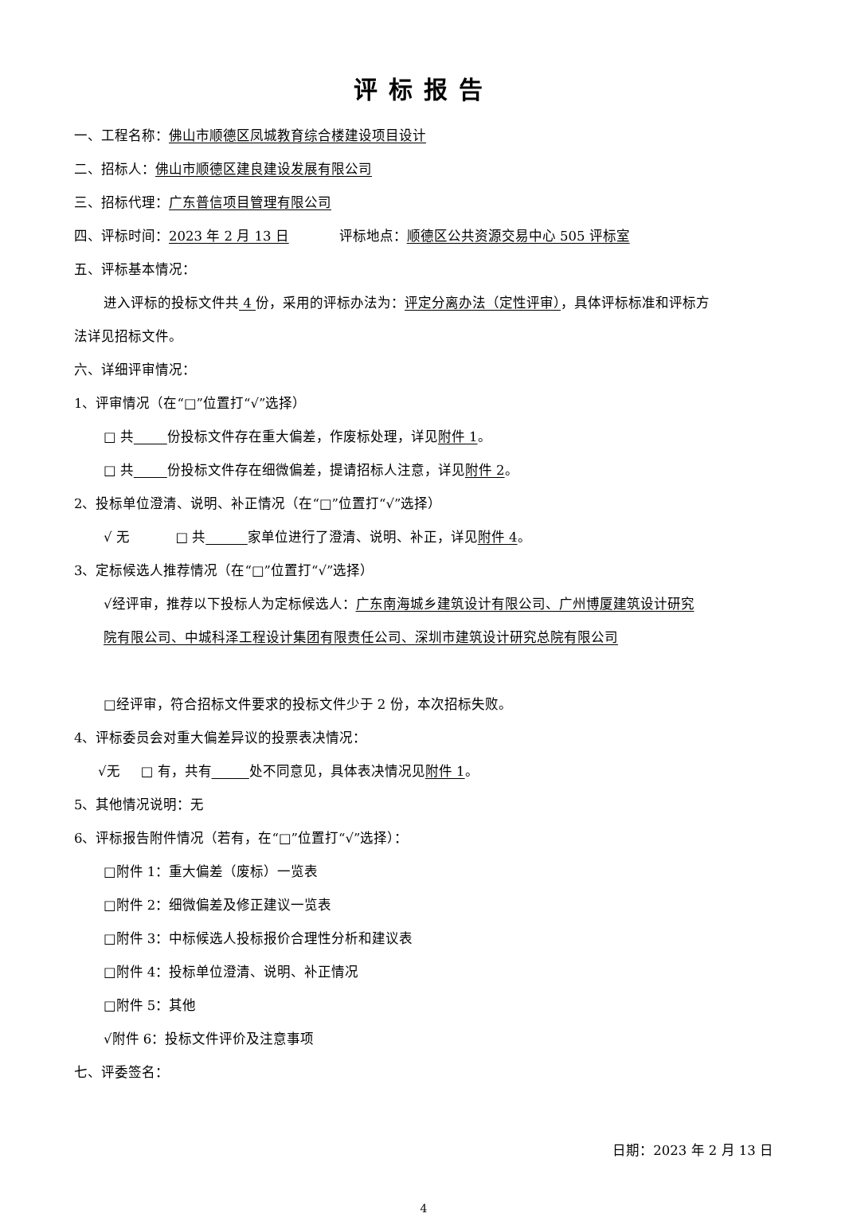评标报告
一、工程名称：佛山市顺德区凤城教育综合楼建设项目设计
二、招标人：佛山市顺德区建良建设发展有限公司
三、招标代理：广东普信项目管理有限公司
四、评标时间：2023 年 2 月 13 日 评标地点：顺德区公共资源交易中心 505 评标室
五、评标基本情况：
进入评标的投标文件共 4 份，采用的评标办法为：评定分离办法（定性评审），具体评标标准和评标方
法详见招标文件。
六、详细评审情况：
1、评审情况（在“□”位置打“√”选择）
□ 共 份投标文件存在重大偏差，作废标处理，详见附件 1。
□ 共 份投标文件存在细微偏差，提请招标人注意，详见附件 2。
2、投标单位澄清、说明、补正情况（在“□”位置打“√”选择）
√ 无 □ 共 家单位进行了澄清、说明、补正，详见附件 4。
3、定标候选人推荐情况（在“□”位置打“√”选择）
√经评审，推荐以下投标人为定标候选人：广东南海城乡建筑设计有限公司、广州博厦建筑设计研究
院有限公司、中城科泽工程设计集团有限责任公司、深圳市建筑设计研究总院有限公司
□经评审，符合招标文件要求的投标文件少于 2 份，本次招标失败。
4、评标委员会对重大偏差异议的投票表决情况：
√无 □ 有，共有 处不同意见，具体表决情况见附件 1。
5、其他情况说明：无
6、评标报告附件情况（若有，在“□”位置打“√”选择）：
□附件 1：重大偏差（废标）一览表
□附件 2：细微偏差及修正建议一览表
□附件 3：中标候选人投标报价合理性分析和建议表
□附件 4：投标单位澄清、说明、补正情况
□附件 5：其他
√附件 6：投标文件评价及注意事项
七、评委签名：
日期：2023 年 2 月 13 日
4